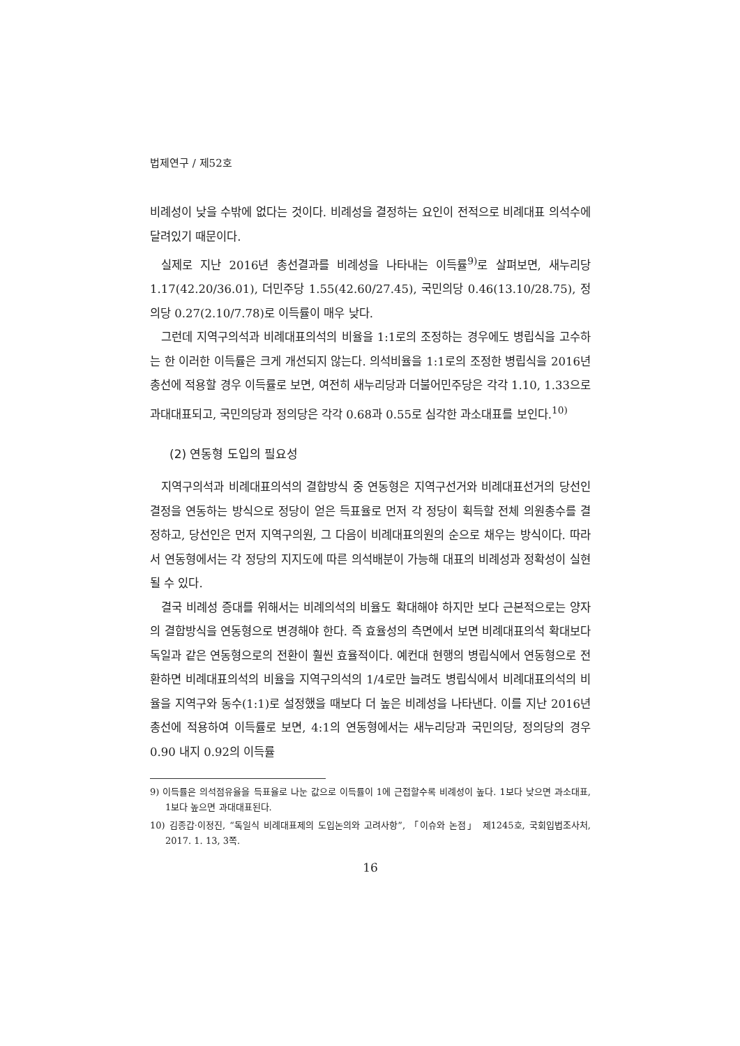법제연구 / 제52호
비례성이 낮을 수밖에 없다는 것이다. 비례성을 결정하는 요인이 전적으로 비례대표 의석수에 달려있기 때문이다.
실제로 지난 2016년 총선결과를 비례성을 나타내는 이득률<sup>9)</sup>로 살펴보면, 새누리당 1.17(42.20/36.01), 더민주당 1.55(42.60/27.45), 국민의당 0.46(13.10/28.75), 정의당 0.27(2.10/7.78)로 이득률이 매우 낮다.
그런데 지역구의석과 비례대표의석의 비율을 1:1로의 조정하는 경우에도 병립식을 고수하는 한 이러한 이득률은 크게 개선되지 않는다. 의석비율을 1:1로의 조정한 병립식을 2016년 총선에 적용할 경우 이득률로 보면, 여전히 새누리당과 더불어민주당은 각각 1.10, 1.33으로 과대대표되고, 국민의당과 정의당은 각각 0.68과 0.55로 심각한 과소대표를 보인다.<sup>10)</sup>
(2) 연동형 도입의 필요성
지역구의석과 비례대표의석의 결합방식 중 연동형은 지역구선거와 비례대표선거의 당선인 결정을 연동하는 방식으로 정당이 얻은 득표율로 먼저 각 정당이 획득할 전체 의원총수를 결정하고, 당선인은 먼저 지역구의원, 그 다음이 비례대표의원의 순으로 채우는 방식이다. 따라서 연동형에서는 각 정당의 지지도에 따른 의석배분이 가능해 대표의 비례성과 정확성이 실현될 수 있다.
결국 비례성 증대를 위해서는 비례의석의 비율도 확대해야 하지만 보다 근본적으로는 양자의 결합방식을 연동형으로 변경해야 한다. 즉 효율성의 측면에서 보면 비례대표의석 확대보다 독일과 같은 연동형으로의 전환이 훨씬 효율적이다. 예컨대 현행의 병립식에서 연동형으로 전환하면 비례대표의석의 비율을 지역구의석의 1/4로만 늘려도 병립식에서 비례대표의석의 비율을 지역구와 동수(1:1)로 설정했을 때보다 더 높은 비례성을 나타낸다. 이를 지난 2016년 총선에 적용하여 이득률로 보면, 4:1의 연동형에서는 새누리당과 국민의당, 정의당의 경우 0.90 내지 0.92의 이득률
9) 이득률은 의석점유율을 득표율로 나눈 값으로 이득률이 1에 근접할수록 비례성이 높다. 1보다 낮으면 과소대표, 1보다 높으면 과대대표된다.
10) 김종갑·이정진, “독일식 비례대표제의 도입논의와 고려사항”, 「이슈와 논점」 제1245호, 국회입법조사처, 2017. 1. 13, 3쪽.
16